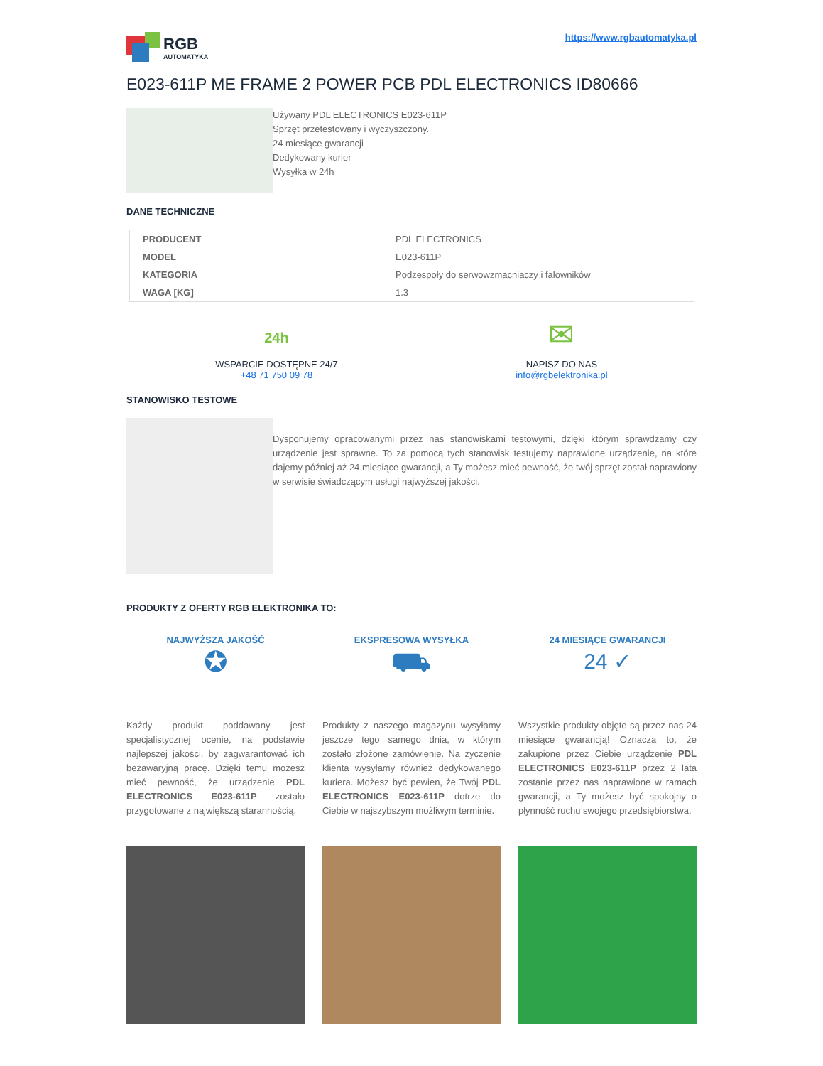RGB
AUTOMATYKA
https://www.rgbautomatyka.pl
E023-611P ME FRAME 2 POWER PCB PDL ELECTRONICS ID80666
Używany PDL ELECTRONICS E023-611P
Sprzęt przetestowany i wyczyszczony.
24 miesiące gwarancji
Dedykowany kurier
Wysyłka w 24h
DANE TECHNICZNE
| PRODUCENT | PDL ELECTRONICS |
| MODEL | E023-611P |
| KATEGORIA | Podzespoły do serwowzmacniaczy i falowników |
| WAGA [KG] | 1.3 |
24h
WSPARCIE DOSTĘPNE 24/7
+48 71 750 09 78
✉
NAPISZ DO NAS
info@rgbelektronika.pl
STANOWISKO TESTOWE
Dysponujemy opracowanymi przez nas stanowiskami testowymi, dzięki którym sprawdzamy czy urządzenie jest sprawne. To za pomocą tych stanowisk testujemy naprawione urządzenie, na które dajemy później aż 24 miesiące gwarancji, a Ty możesz mieć pewność, że twój sprzęt został naprawiony w serwisie świadczącym usługi najwyższej jakości.
PRODUKTY Z OFERTY RGB ELEKTRONIKA TO:
NAJWYŻSZA JAKOŚĆ
✪
Każdy produkt poddawany jest specjalistycznej ocenie, na podstawie najlepszej jakości, by zagwarantować ich bezawaryjną pracę. Dzięki temu możesz mieć pewność, że urządzenie PDL ELECTRONICS E023-611P zostało przygotowane z największą starannością.
EKSPRESOWA WYSYŁKA
⛟
Produkty z naszego magazynu wysyłamy jeszcze tego samego dnia, w którym zostało złożone zamówienie. Na życzenie klienta wysyłamy również dedykowanego kuriera. Możesz być pewien, że Twój PDL ELECTRONICS E023-611P dotrze do Ciebie w najszybszym możliwym terminie.
24 MIESIĄCE GWARANCJI
24 ✓
Wszystkie produkty objęte są przez nas 24 miesiące gwarancją! Oznacza to, że zakupione przez Ciebie urządzenie PDL ELECTRONICS E023-611P przez 2 lata zostanie przez nas naprawione w ramach gwarancji, a Ty możesz być spokojny o płynność ruchu swojego przedsiębiorstwa.